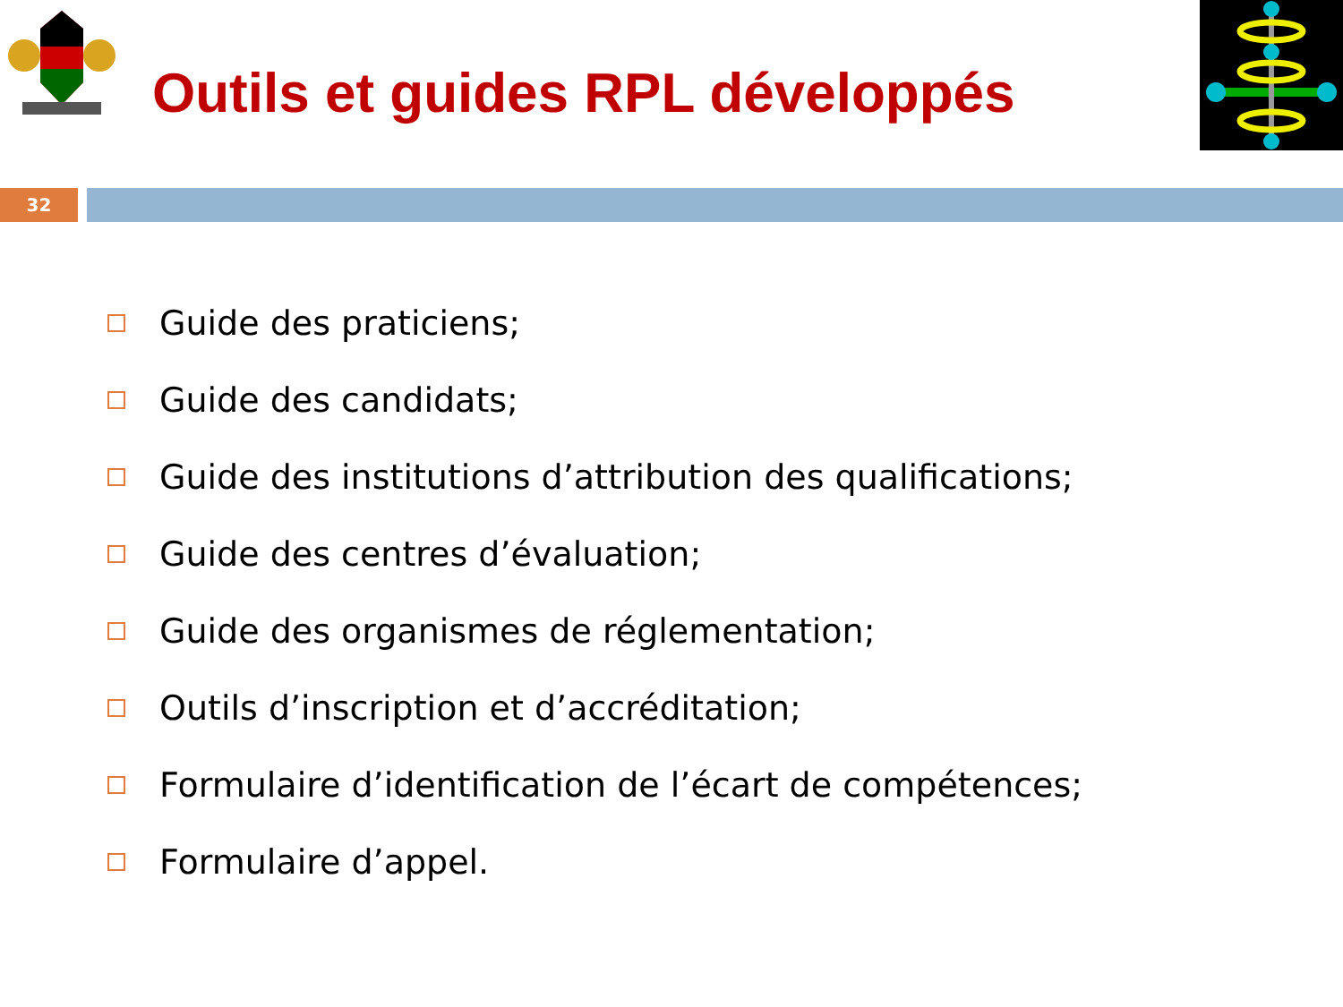Outils et guides RPL développés
32
Guide des praticiens;
Guide des candidats;
Guide des institutions d’attribution des qualifications;
Guide des centres d’évaluation;
Guide des organismes de réglementation;
Outils d’inscription et d’accréditation;
Formulaire d’identification de l’écart de compétences;
Formulaire d’appel.